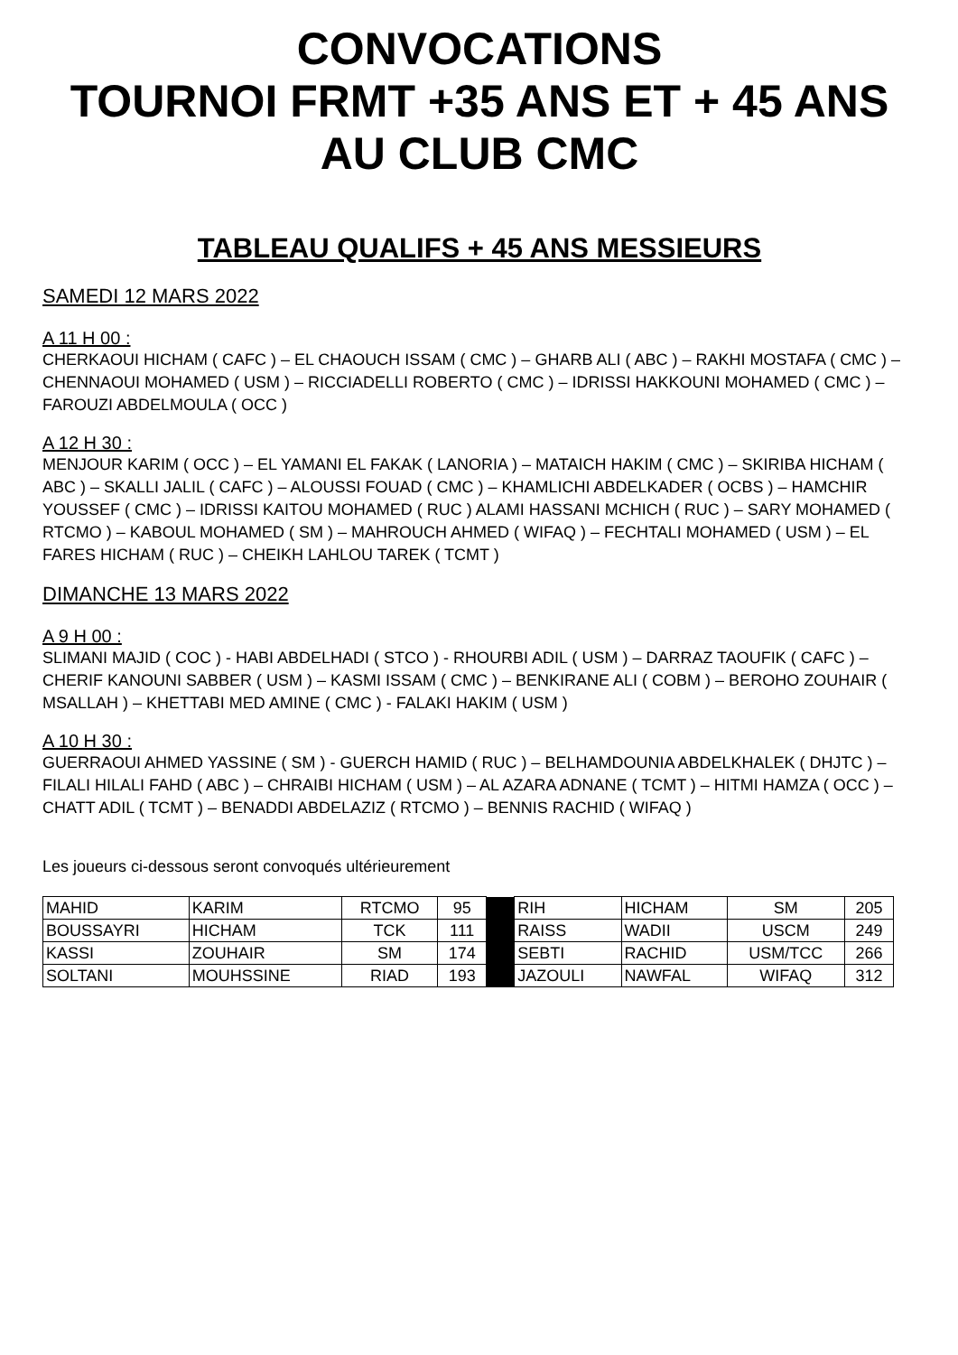CONVOCATIONS
TOURNOI FRMT +35 ANS ET + 45 ANS
AU CLUB CMC
TABLEAU QUALIFS + 45 ANS MESSIEURS
SAMEDI 12 MARS 2022
A 11 H 00 :
CHERKAOUI HICHAM ( CAFC ) – EL CHAOUCH ISSAM ( CMC ) – GHARB ALI ( ABC ) – RAKHI MOSTAFA ( CMC ) – CHENNAOUI MOHAMED ( USM ) – RICCIADELLI ROBERTO ( CMC ) – IDRISSI HAKKOUNI MOHAMED ( CMC ) – FAROUZI ABDELMOULA ( OCC )
A 12 H 30 :
MENJOUR KARIM ( OCC ) – EL YAMANI EL FAKAK ( LANORIA ) – MATAICH HAKIM ( CMC ) – SKIRIBA HICHAM ( ABC ) – SKALLI JALIL ( CAFC ) – ALOUSSI FOUAD ( CMC ) – KHAMLICHI ABDELKADER ( OCBS ) – HAMCHIR YOUSSEF ( CMC ) – IDRISSI KAITOU MOHAMED ( RUC ) ALAMI HASSANI MCHICH ( RUC ) – SARY MOHAMED ( RTCMO ) – KABOUL MOHAMED ( SM ) – MAHROUCH AHMED ( WIFAQ ) – FECHTALI MOHAMED ( USM ) – EL FARES HICHAM ( RUC ) – CHEIKH LAHLOU TAREK ( TCMT )
DIMANCHE 13 MARS 2022
A 9 H 00 :
SLIMANI MAJID ( COC ) - HABI ABDELHADI ( STCO ) - RHOURBI ADIL ( USM ) – DARRAZ TAOUFIK ( CAFC ) – CHERIF KANOUNI SABBER ( USM ) – KASMI ISSAM ( CMC ) – BENKIRANE ALI ( COBM ) – BEROHO ZOUHAIR ( MSALLAH ) – KHETTABI MED AMINE ( CMC ) - FALAKI HAKIM ( USM )
A 10 H 30 :
GUERRAOUI AHMED YASSINE ( SM ) - GUERCH HAMID ( RUC ) – BELHAMDOUNIA ABDELKHALEK ( DHJTC ) – FILALI HILALI FAHD ( ABC ) – CHRAIBI HICHAM ( USM ) – AL AZARA ADNANE ( TCMT ) – HITMI HAMZA ( OCC ) – CHATT ADIL ( TCMT ) – BENADDI ABDELAZIZ ( RTCMO ) – BENNIS RACHID ( WIFAQ )
Les joueurs ci-dessous seront convoqués ultérieurement
| MAHID | KARIM | RTCMO | 95 | | RIH | HICHAM | SM | 205 |
| BOUSSAYRI | HICHAM | TCK | 111 | | RAISS | WADII | USCM | 249 |
| KASSI | ZOUHAIR | SM | 174 | | SEBTI | RACHID | USM/TCC | 266 |
| SOLTANI | MOUHSSINE | RIAD | 193 | | JAZOULI | NAWFAL | WIFAQ | 312 |